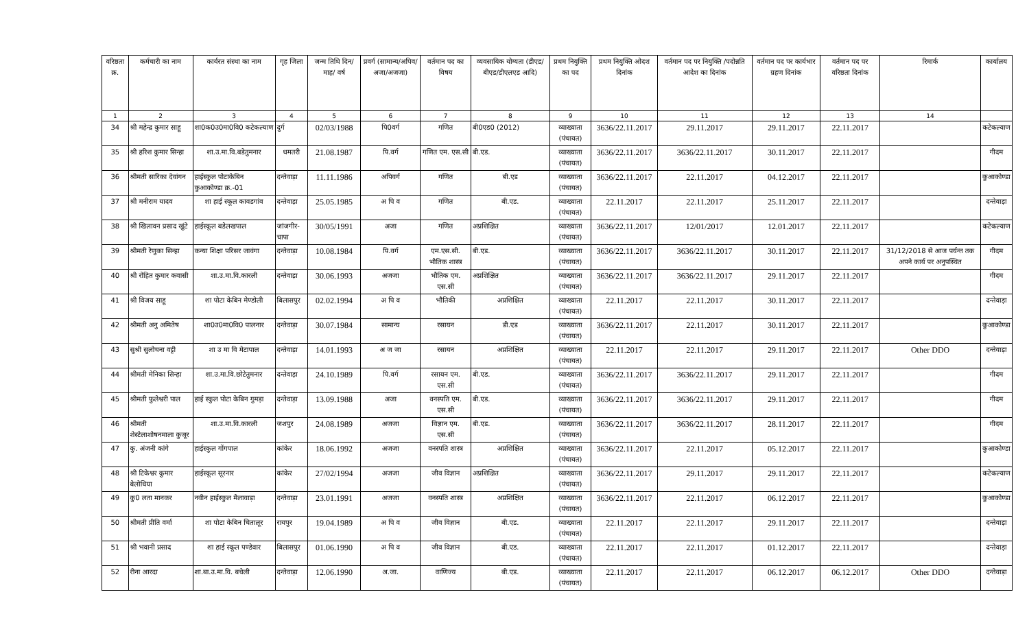| वरिष्ठता क्र. | कर्मचारी का नाम | कार्यरत संस्था का नाम | गृह जिला | जन्म तिथि दिन/माह/ वर्ष | प्रवर्ग (सामान्य/अपिव/अजा/अजजा) | वर्तमान पद का विषय | व्यवसायिक योग्यता (डीएड/बीएड/डीएलएड आदि) | प्रथम नियुक्ति का पद | प्रथम नियुक्ति ओदश दिनांक | वर्तमान पद पर नियुक्ति /पदोन्नति आदेश का दिनांक | वर्तमान पद पर कार्यभार ग्रहण दिनांक | वर्तमान पद पर वरिष्ठता दिनांक | रिमार्क | कार्यालय |
| --- | --- | --- | --- | --- | --- | --- | --- | --- | --- | --- | --- | --- | --- | --- |
| 1 | 2 | 3 | 4 | 5 | 6 | 7 | 8 | 9 | 10 | 11 | 12 | 13 | 14 | |
| 34 | श्री महेन्द्र कुमार साहू | शा0क0उ0मा0वि0 कटेकल्याण | दुर्ग | 02/03/1988 | पि0वर्ग | गणित | बी0एड0 (2012) | व्याख्याता (पंचायत) | 3636/22.11.2017 | 29.11.2017 | 29.11.2017 | 22.11.2017 | | कटेकल्याण |
| 35 | श्री हरिश कुमार सिन्हा | शा.उ.मा.वि.बडेतुमनार | धमतरी | 21.08.1987 | पि.वर्ग | गणित एम. एस.सी | बी.एड. | व्याख्याता (पंचायत) | 3636/22.11.2017 | 3636/22.11.2017 | 30.11.2017 | 22.11.2017 | | गीदम |
| 36 | श्रीमती सारिका देवांगन | हाईस्कुल पोटाकेबिन कुआकोण्डा क्र.-01 | दन्तेवाड़ा | 11.11.1986 | अपिवर्ग | गणित | बी.एड | व्याख्याता (पंचायत) | 3636/22.11.2017 | 22.11.2017 | 04.12.2017 | 22.11.2017 | | कुआकोण्डा |
| 37 | श्री मनीराम यादव | शा हाई स्कूल कावडगांव | दन्तेवाड़ा | 25.05.1985 | अ पि व | गणित | बी.एड. | व्याख्याता (पंचायत) | 22.11.2017 | 22.11.2017 | 25.11.2017 | 22.11.2017 | | दन्तेवाड़ा |
| 38 | श्री खिलावन प्रसाद खुंटे | हाईस्कूल बडेलखपाल | जांजगीर-चापा | 30/05/1991 | अजा | गणित | अप्रशिक्षित | व्याख्याता (पंचायत) | 3636/22.11.2017 | 12/01/2017 | 12.01.2017 | 22.11.2017 | | कटेकल्याण |
| 39 | श्रीमती रेणुका सिन्हा | कन्या शिक्षा परिसर जावंगा | दन्तेवाड़ा | 10.08.1984 | पि.वर्ग | एम.एस.सी. भौतिक शास्त्र | बी.एड. | व्याख्याता (पंचायत) | 3636/22.11.2017 | 3636/22.11.2017 | 30.11.2017 | 22.11.2017 | 31/12/2018 से आज पर्यन्त तक अपने कार्य पर अनुपस्थित | गीदम |
| 40 | श्री रोहित कुमार कवासी | शा.उ.मा.वि.कारली | दन्तेवाड़ा | 30.06.1993 | अजजा | भौतिक एम. एस.सी | अप्रशिक्षित | व्याख्याता (पंचायत) | 3636/22.11.2017 | 3636/22.11.2017 | 29.11.2017 | 22.11.2017 | | गीदम |
| 41 | श्री विजय साहू | शा पोटा केबिन मेण्डोली | बिलासपुर | 02.02.1994 | अ पि व | भौतिकी | अप्रशिक्षित | व्याख्याता (पंचायत) | 22.11.2017 | 22.11.2017 | 30.11.2017 | 22.11.2017 | | दन्तेवाड़ा |
| 42 | श्रीमती अनु अमितेष | शा0उ0मा0वि0 पालनार | दन्तेवाड़ा | 30.07.1984 | सामान्य | रसायन | डी.एड | व्याख्याता (पंचायत) | 3636/22.11.2017 | 22.11.2017 | 30.11.2017 | 22.11.2017 | | कुआकोण्डा |
| 43 | सुश्री सुलोचना वट्टी | शा उ मा वि मेटापाल | दन्तेवाड़ा | 14.01.1993 | अ ज जा | रसायन | अप्रशिक्षित | व्याख्याता (पंचायत) | 22.11.2017 | 22.11.2017 | 29.11.2017 | 22.11.2017 | Other DDO | दन्तेवाड़ा |
| 44 | श्रीमती मेनिका सिन्हा | शा.उ.मा.वि.छोटेतुमनार | दन्तेवाड़ा | 24.10.1989 | पि.वर्ग | रसायन एम. एस.सी | बी.एड. | व्याख्याता (पंचायत) | 3636/22.11.2017 | 3636/22.11.2017 | 29.11.2017 | 22.11.2017 | | गीदम |
| 45 | श्रीमती फुलेश्वरी पाल | हाई स्कुल पोटा केबिन गुमड़ा | दन्तेवाड़ा | 13.09.1988 | अजा | वनस्पति एम. एस.सी | बी.एड. | व्याख्याता (पंचायत) | 3636/22.11.2017 | 3636/22.11.2017 | 29.11.2017 | 22.11.2017 | | गीदम |
| 46 | श्रीमती शेस्टेलाशोषनमाला कुजूर | शा.उ.मा.वि.कारली | जशपुर | 24.08.1989 | अजजा | विज्ञान एम. एस.सी | बी.एड. | व्याख्याता (पंचायत) | 3636/22.11.2017 | 3636/22.11.2017 | 28.11.2017 | 22.11.2017 | | गीदम |
| 47 | कु. अंजनी कांगे | हाईस्कुल गोंगपाल | कांकेर | 18.06.1992 | अजजा | वनस्पति शास्त्र | अप्रशिक्षित | व्याख्याता (पंचायत) | 3636/22.11.2017 | 22.11.2017 | 05.12.2017 | 22.11.2017 | | कुआकोण्डा |
| 48 | श्री टिकेश्वर कुमार बेलोधिया | हाईस्कूल सूरनार | कांकेर | 27/02/1994 | अजजा | जीव विज्ञान | अप्रशिक्षित | व्याख्याता (पंचायत) | 3636/22.11.2017 | 29.11.2017 | 29.11.2017 | 22.11.2017 | | कटेकल्याण |
| 49 | कु0 लता मानकर | नवीन हाईस्कुल मैलावाड़ा | दन्तेवाड़ा | 23.01.1991 | अजजा | वनस्पति शास्त्र | अप्रशिक्षित | व्याख्याता (पंचायत) | 3636/22.11.2017 | 22.11.2017 | 06.12.2017 | 22.11.2017 | | कुआकोण्डा |
| 50 | श्रीमती प्रीति वर्मा | शा पोटा केबिन चितालूर | रायपुर | 19.04.1989 | अ पि व | जीव विज्ञान | बी.एड. | व्याख्याता (पंचायत) | 22.11.2017 | 22.11.2017 | 29.11.2017 | 22.11.2017 | | दन्तेवाड़ा |
| 51 | श्री भवानी प्रसाद | शा हाई स्कूल पण्डेवार | बिलासपुर | 01.06.1990 | अ पि व | जीव विज्ञान | बी.एड. | व्याख्याता (पंचायत) | 22.11.2017 | 22.11.2017 | 01.12.2017 | 22.11.2017 | | दन्तेवाड़ा |
| 52 | रीना आरदा | शा.बा.उ.मा.वि. बचेली | दन्तेवाड़ा | 12.06.1990 | अ.जा. | वाणिज्य | बी.एड. | व्याख्याता (पंचायत) | 22.11.2017 | 22.11.2017 | 06.12.2017 | 06.12.2017 | Other DDO | दन्तेवाड़ा |